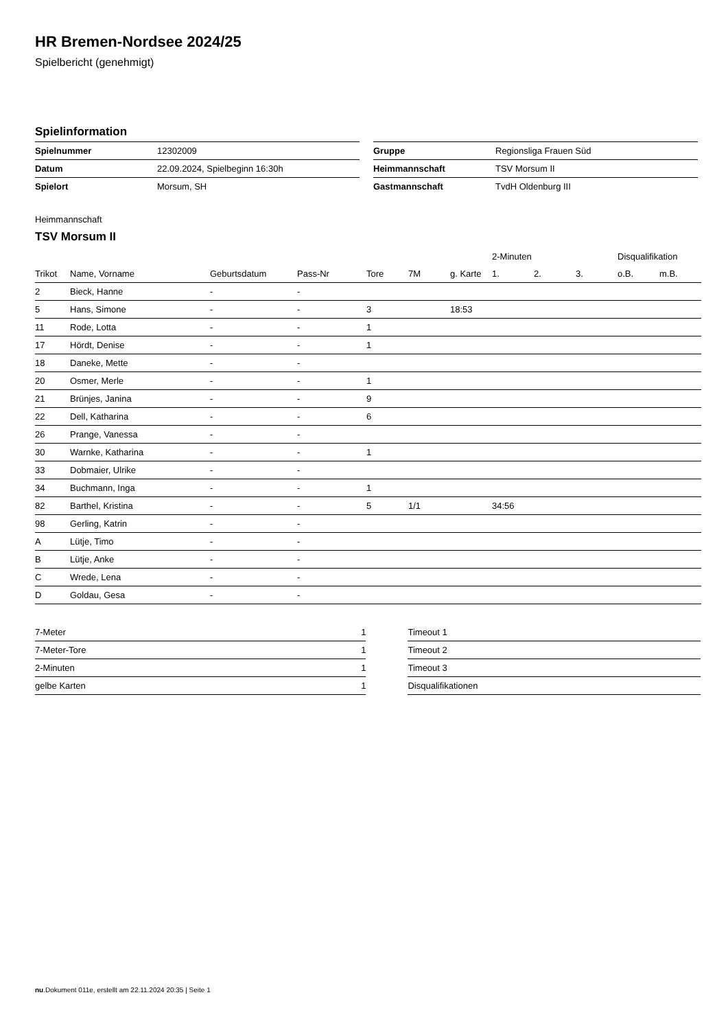HR Bremen-Nordsee 2024/25
Spielbericht (genehmigt)
Spielinformation
| Spielnummer | 12302009 |
| Datum | 22.09.2024, Spielbeginn 16:30h |
| Spielort | Morsum, SH |
| Gruppe | Regionsliga Frauen Süd |
| Heimmannschaft | TSV Morsum II |
| Gastmannschaft | TvdH Oldenburg III |
Heimmannschaft
TSV Morsum II
| | | | | | | | 2-Minuten | | | Disqualifikation | |
| Trikot | Name, Vorname | Geburtsdatum | Pass-Nr | Tore | 7M | g. Karte | 1. | 2. | 3. | o.B. | m.B. |
| 2 | Bieck, Hanne | - | - | | | | | | | | |
| 5 | Hans, Simone | - | - | 3 | | 18:53 | | | | | |
| 11 | Rode, Lotta | - | - | 1 | | | | | | | |
| 17 | Hördt, Denise | - | - | 1 | | | | | | | |
| 18 | Daneke, Mette | - | - | | | | | | | | |
| 20 | Osmer, Merle | - | - | 1 | | | | | | | |
| 21 | Brünjes, Janina | - | - | 9 | | | | | | | |
| 22 | Dell, Katharina | - | - | 6 | | | | | | | |
| 26 | Prange, Vanessa | - | - | | | | | | | | |
| 30 | Warnke, Katharina | - | - | 1 | | | | | | | |
| 33 | Dobmaier, Ulrike | - | - | | | | | | | | |
| 34 | Buchmann, Inga | - | - | 1 | | | | | | | |
| 82 | Barthel, Kristina | - | - | 5 | 1/1 | | 34:56 | | | | |
| 98 | Gerling, Katrin | - | - | | | | | | | | |
| A | Lütje, Timo | - | - | | | | | | | | |
| B | Lütje, Anke | - | - | | | | | | | | |
| C | Wrede, Lena | - | - | | | | | | | | |
| D | Goldau, Gesa | - | - | | | | | | | | |
| 7-Meter | 1 |
| 7-Meter-Tore | 1 |
| 2-Minuten | 1 |
| gelbe Karten | 1 |
| Timeout 1 |
| Timeout 2 |
| Timeout 3 |
| Disqualifikationen |
nu.Dokument 011e, erstellt am 22.11.2024 20:35 | Seite 1